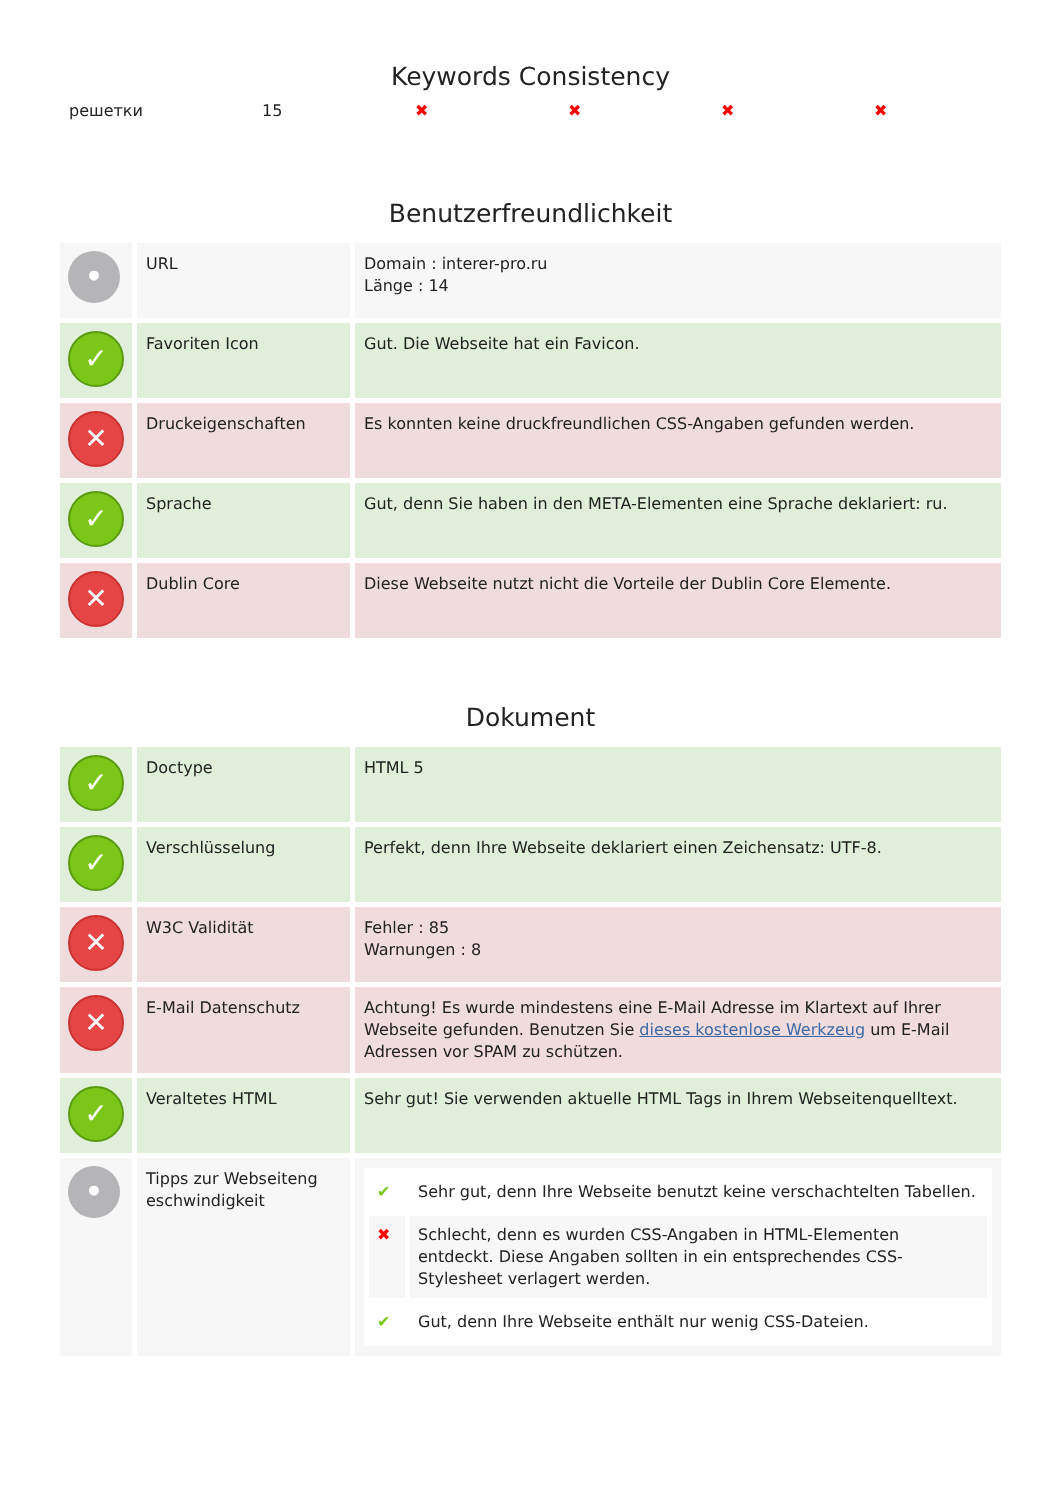Keywords Consistency
| решетки | 15 | ✖ | ✖ | ✖ | ✖ |
Benutzerfreundlichkeit
| • | URL | Domain : interer-pro.ru Länge : 14 |
| ✓ | Favoriten Icon | Gut. Die Webseite hat ein Favicon. |
| ✕ | Druckeigenschaften | Es konnten keine druckfreundlichen CSS-Angaben gefunden werden. |
| ✓ | Sprache | Gut, denn Sie haben in den META-Elementen eine Sprache deklariert: ru. |
| ✕ | Dublin Core | Diese Webseite nutzt nicht die Vorteile der Dublin Core Elemente. |
Dokument
| ✓ | Doctype | HTML 5 |
| ✓ | Verschlüsselung | Perfekt, denn Ihre Webseite deklariert einen Zeichensatz: UTF-8. |
| ✕ | W3C Validität | Fehler : 85 Warnungen : 8 |
| ✕ | E-Mail Datenschutz | Achtung! Es wurde mindestens eine E-Mail Adresse im Klartext auf Ihrer Webseite gefunden. Benutzen Sie dieses kostenlose Werkzeug um E-Mail Adressen vor SPAM zu schützen. |
| ✓ | Veraltetes HTML | Sehr gut! Sie verwenden aktuelle HTML Tags in Ihrem Webseitenquelltext. |
| • | Tipps zur Webseiteng eschwindigkeit | / ✔ / Sehr gut, denn Ihre Webseite benutzt keine verschachtelten Tabellen. / / ✖ / Schlecht, denn es wurden CSS-Angaben in HTML-Elementen entdeckt. Diese Angaben sollten in ein entsprechendes CSS-Stylesheet verlagert werden. / / ✔ / Gut, denn Ihre Webseite enthält nur wenig CSS-Dateien. / |